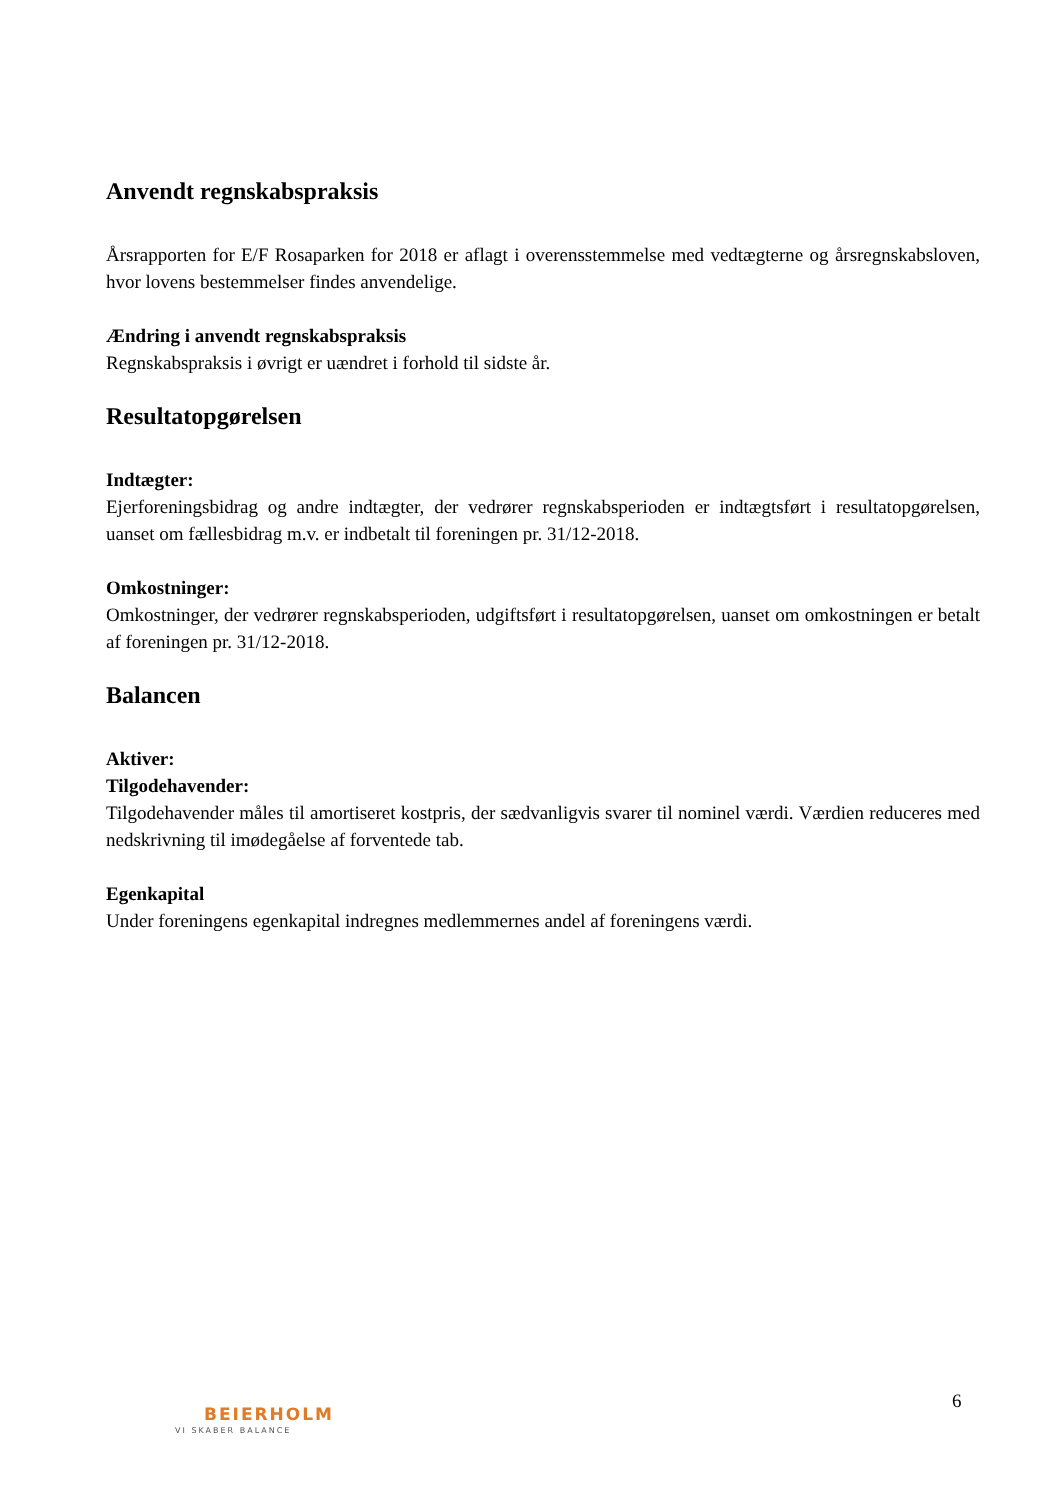Anvendt regnskabspraksis
Årsrapporten for E/F Rosaparken for 2018 er aflagt i overensstemmelse med vedtægterne og årsregnskabsloven, hvor lovens bestemmelser findes anvendelige.
Ændring i anvendt regnskabspraksis
Regnskabspraksis i øvrigt er uændret i forhold til sidste år.
Resultatopgørelsen
Indtægter:
Ejerforeningsbidrag og andre indtægter, der vedrører regnskabsperioden er indtægtsført i resultatopgørelsen, uanset om fællesbidrag m.v. er indbetalt til foreningen pr. 31/12-2018.
Omkostninger:
Omkostninger, der vedrører regnskabsperioden, udgiftsført i resultatopgørelsen, uanset om omkostningen er betalt af foreningen pr. 31/12-2018.
Balancen
Aktiver:
Tilgodehavender:
Tilgodehavender måles til amortiseret kostpris, der sædvanligvis svarer til nominel værdi. Værdien reduceres med nedskrivning til imødegåelse af forventede tab.
Egenkapital
Under foreningens egenkapital indregnes medlemmernes andel af foreningens værdi.
6
BEIERHOLM
VI SKABER BALANCE